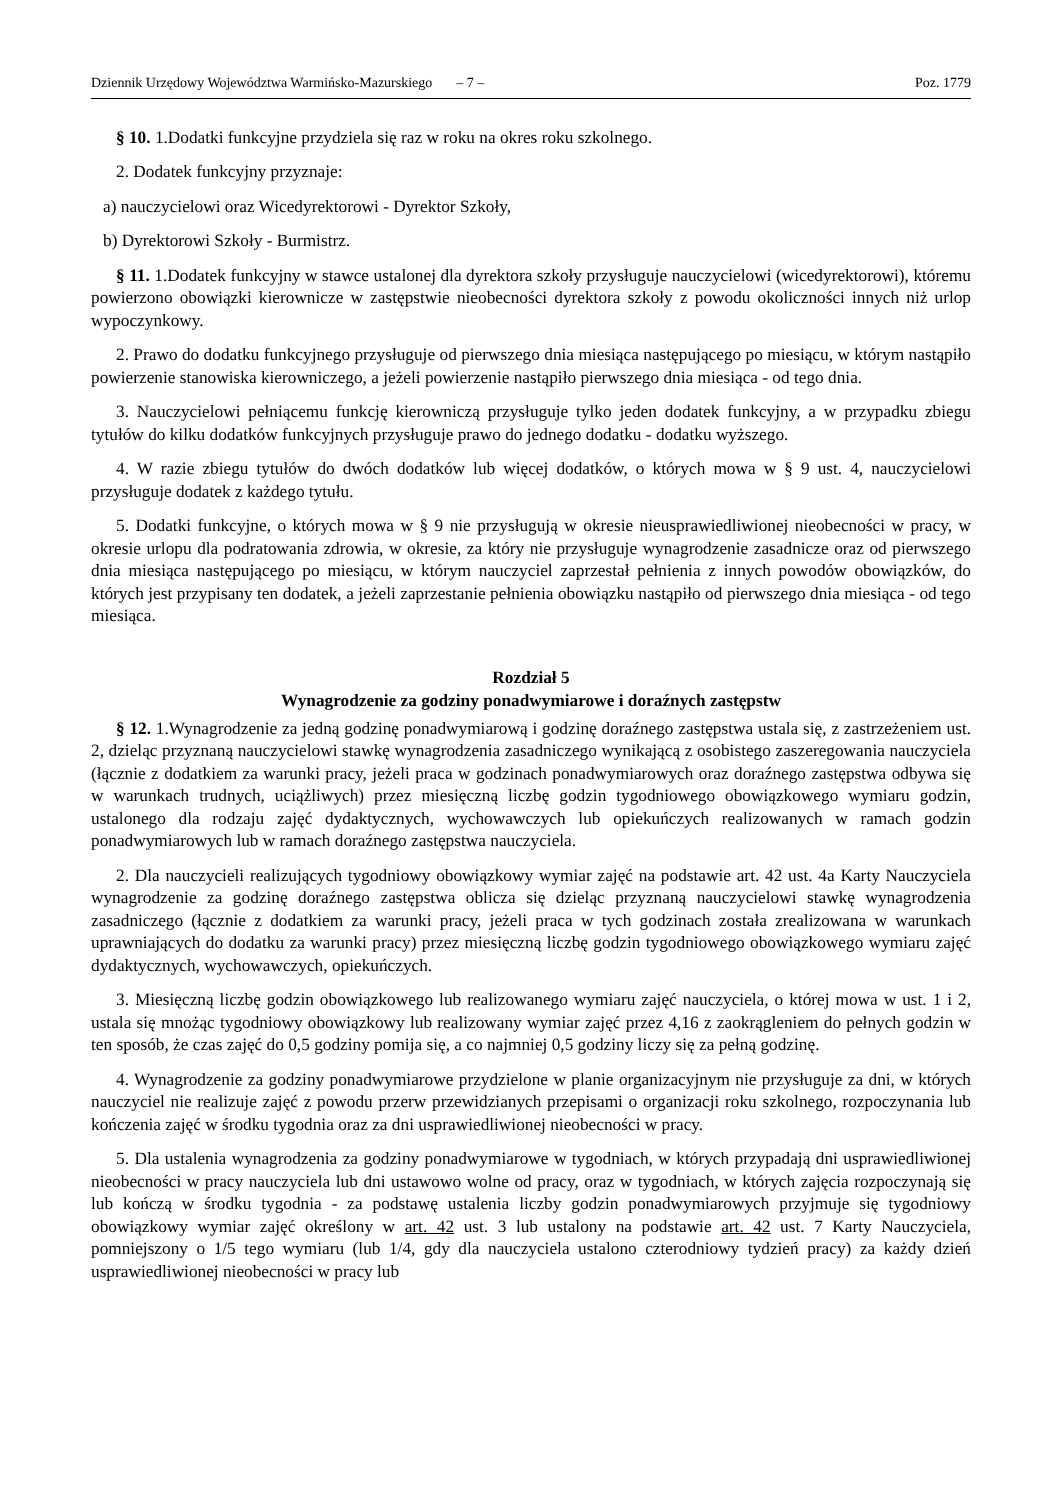Dziennik Urzędowy Województwa Warmińsko-Mazurskiego – 7 – Poz. 1779
§ 10. 1.Dodatki funkcyjne przydziela się raz w roku na okres roku szkolnego.
2. Dodatek funkcyjny przyznaje:
a) nauczycielowi oraz Wicedyrektorowi - Dyrektor Szkoły,
b) Dyrektorowi Szkoły - Burmistrz.
§ 11. 1.Dodatek funkcyjny w stawce ustalonej dla dyrektora szkoły przysługuje nauczycielowi (wicedyrektorowi), któremu powierzono obowiązki kierownicze w zastępstwie nieobecności dyrektora szkoły z powodu okoliczności innych niż urlop wypoczynkowy.
2. Prawo do dodatku funkcyjnego przysługuje od pierwszego dnia miesiąca następującego po miesiącu, w którym nastąpiło powierzenie stanowiska kierowniczego, a jeżeli powierzenie nastąpiło pierwszego dnia miesiąca - od tego dnia.
3. Nauczycielowi pełniącemu funkcję kierowniczą przysługuje tylko jeden dodatek funkcyjny, a w przypadku zbiegu tytułów do kilku dodatków funkcyjnych przysługuje prawo do jednego dodatku - dodatku wyższego.
4. W razie zbiegu tytułów do dwóch dodatków lub więcej dodatków, o których mowa w § 9 ust. 4, nauczycielowi przysługuje dodatek z każdego tytułu.
5. Dodatki funkcyjne, o których mowa w § 9 nie przysługują w okresie nieusprawiedliwionej nieobecności w pracy, w okresie urlopu dla podratowania zdrowia, w okresie, za który nie przysługuje wynagrodzenie zasadnicze oraz od pierwszego dnia miesiąca następującego po miesiącu, w którym nauczyciel zaprzestał pełnienia z innych powodów obowiązków, do których jest przypisany ten dodatek, a jeżeli zaprzestanie pełnienia obowiązku nastąpiło od pierwszego dnia miesiąca - od tego miesiąca.
Rozdział 5
Wynagrodzenie za godziny ponadwymiarowe i doraźnych zastępstw
§ 12. 1.Wynagrodzenie za jedną godzinę ponadwymiarową i godzinę doraźnego zastępstwa ustala się, z zastrzeżeniem ust. 2, dzieląc przyznaną nauczycielowi stawkę wynagrodzenia zasadniczego wynikającą z osobistego zaszeregowania nauczyciela (łącznie z dodatkiem za warunki pracy, jeżeli praca w godzinach ponadwymiarowych oraz doraźnego zastępstwa odbywa się w warunkach trudnych, uciążliwych) przez miesięczną liczbę godzin tygodniowego obowiązkowego wymiaru godzin, ustalonego dla rodzaju zajęć dydaktycznych, wychowawczych lub opiekuńczych realizowanych w ramach godzin ponadwymiarowych lub w ramach doraźnego zastępstwa nauczyciela.
2. Dla nauczycieli realizujących tygodniowy obowiązkowy wymiar zajęć na podstawie art. 42 ust. 4a Karty Nauczyciela wynagrodzenie za godzinę doraźnego zastępstwa oblicza się dzieląc przyznaną nauczycielowi stawkę wynagrodzenia zasadniczego (łącznie z dodatkiem za warunki pracy, jeżeli praca w tych godzinach została zrealizowana w warunkach uprawniających do dodatku za warunki pracy) przez miesięczną liczbę godzin tygodniowego obowiązkowego wymiaru zajęć dydaktycznych, wychowawczych, opiekuńczych.
3. Miesięczną liczbę godzin obowiązkowego lub realizowanego wymiaru zajęć nauczyciela, o której mowa w ust. 1 i 2, ustala się mnożąc tygodniowy obowiązkowy lub realizowany wymiar zajęć przez 4,16 z zaokrągleniem do pełnych godzin w ten sposób, że czas zajęć do 0,5 godziny pomija się, a co najmniej 0,5 godziny liczy się za pełną godzinę.
4. Wynagrodzenie za godziny ponadwymiarowe przydzielone w planie organizacyjnym nie przysługuje za dni, w których nauczyciel nie realizuje zajęć z powodu przerw przewidzianych przepisami o organizacji roku szkolnego, rozpoczynania lub kończenia zajęć w środku tygodnia oraz za dni usprawiedliwionej nieobecności w pracy.
5. Dla ustalenia wynagrodzenia za godziny ponadwymiarowe w tygodniach, w których przypadają dni usprawiedliwionej nieobecności w pracy nauczyciela lub dni ustawowo wolne od pracy, oraz w tygodniach, w których zajęcia rozpoczynają się lub kończą w środku tygodnia - za podstawę ustalenia liczby godzin ponadwymiarowych przyjmuje się tygodniowy obowiązkowy wymiar zajęć określony w art. 42 ust. 3 lub ustalony na podstawie art. 42 ust. 7 Karty Nauczyciela, pomniejszony o 1/5 tego wymiaru (lub 1/4, gdy dla nauczyciela ustalono czterodniowy tydzień pracy) za każdy dzień usprawiedliwionej nieobecności w pracy lub